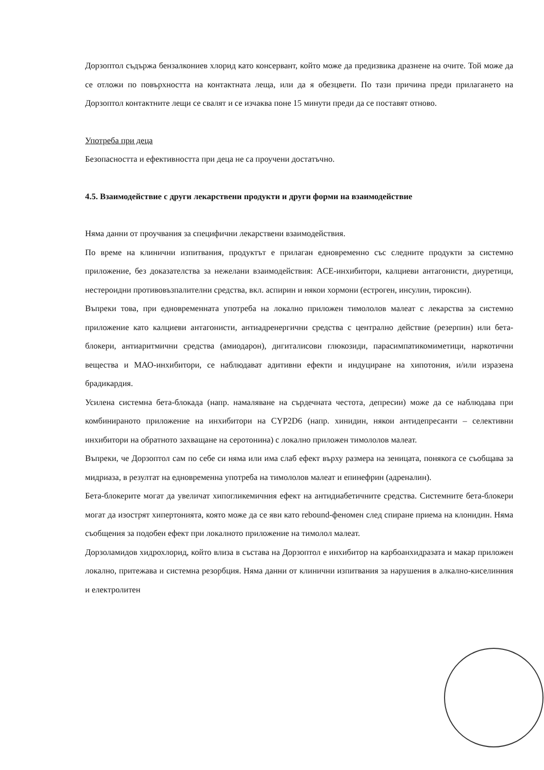Дорзоптол съдържа бензалкониев хлорид като консервант, който може да предизвика дразнене на очите. Той може да се отложи по повърхността на контактната леща, или да я обезцвети. По тази причина преди прилагането на Дорзоптол контактните лещи се свалят и се изчаква поне 15 минути преди да се поставят отново.
Употреба при деца
Безопасността и ефективността при деца не са проучени достатъчно.
4.5. Взаимодействие с други лекарствени продукти и други форми на взаимодействие
Няма данни от проучвания за специфични лекарствени взаимодействия.
По време на клинични изпитвания, продуктът е прилаган едновременно със следните продукти за системно приложение, без доказателства за нежелани взаимодействия: ACE-инхибитори, калциеви антагонисти, диуретици, нестероидни противовъзпалителни средства, вкл. аспирин и някои хормони (естроген, инсулин, тироксин).
Въпреки това, при едновременната употреба на локално приложен тимололов малеат с лекарства за системно приложение като калциеви антагонисти, антиадренергични средства с централно действие (резерпин) или бета-блокери, антиаритмични средства (амиодарон), дигиталисови глюкозиди, парасимпатикомиметици, наркотични вещества и МАО-инхибитори, се наблюдават адитивни ефекти и индуциране на хипотония, и/или изразена брадикардия.
Усилена системна бета-блокада (напр. намаляване на сърдечната честота, депресии) може да се наблюдава при комбинираното приложение на инхибитори на CYP2D6 (напр. хинидин, някои антидепресанти – селективни инхибитори на обратното захващане на серотонина) с локално приложен тимололов малеат.
Въпреки, че Дорзоптол сам по себе си няма или има слаб ефект върху размера на зеницата, понякога се съобщава за мидриаза, в резултат на едновременна употреба на тимололов малеат и епинефрин (адреналин).
Бета-блокерите могат да увеличат хипогликемичния ефект на антидиабетичните средства. Системните бета-блокери могат да изострят хипертонията, която може да се яви като rebound-феномен след спиране приема на клонидин. Няма съобщения за подобен ефект при локалното приложение на тимолол малеат.
Дорзоламидов хидрохлорид, който влиза в състава на Дорзоптол е инхибитор на карбоанхидразата и макар приложен локално, притежава и системна резорбция. Няма данни от клинични изпитвания за нарушения в алкално-киселинния и електролитен